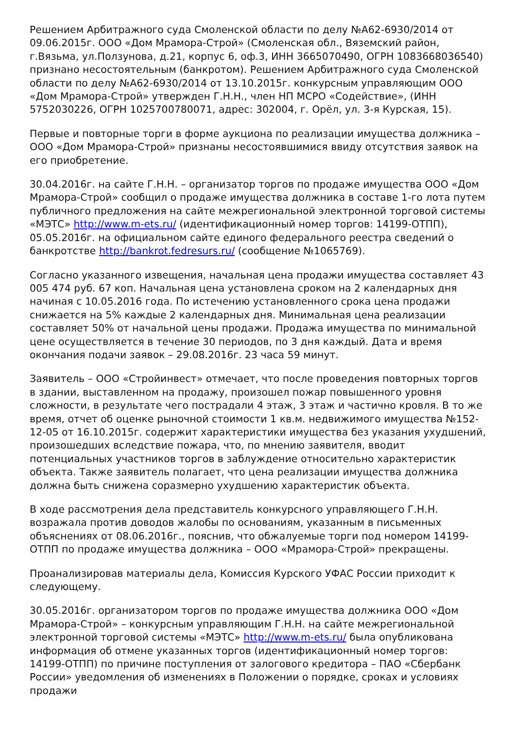Решением Арбитражного суда Смоленской области по делу №А62-6930/2014 от 09.06.2015г. ООО «Дом Мрамора-Строй» (Смоленская обл., Вяземский район, г.Вязьма, ул.Ползунова, д.21, корпус 6, оф.3, ИНН 3665070490, ОГРН 1083668036540) признано несостоятельным (банкротом). Решением Арбитражного суда Смоленской области по делу №А62-6930/2014 от 13.10.2015г. конкурсным управляющим ООО «Дом Мрамора-Строй» утвержден Г.Н.Н., член НП МСРО «Содействие», (ИНН 5752030226, ОГРН 1025700780071, адрес: 302004, г. Орёл, ул. 3-я Курская, 15).
Первые и повторные торги в форме аукциона по реализации имущества должника – ООО «Дом Мрамора-Строй» признаны несостоявшимися ввиду отсутствия заявок на его приобретение.
30.04.2016г. на сайте Г.Н.Н. – организатор торгов по продаже имущества ООО «Дом Мрамора-Строй» сообщил о продаже имущества должника в составе 1-го лота путем публичного предложения на сайте межрегиональной электронной торговой системы «МЭТС» http://www.m-ets.ru/ (идентификационный номер торгов: 14199-ОТПП), 05.05.2016г. на официальном сайте единого федерального реестра сведений о банкротстве http://bankrot.fedresurs.ru/ (сообщение №1065769).
Согласно указанного извещения, начальная цена продажи имущества составляет 43 005 474 руб. 67 коп. Начальная цена установлена сроком на 2 календарных дня начиная с 10.05.2016 года. По истечению установленного срока цена продажи снижается на 5% каждые 2 календарных дня. Минимальная цена реализации составляет 50% от начальной цены продажи. Продажа имущества по минимальной цене осуществляется в течение 30 периодов, по 3 дня каждый. Дата и время окончания подачи заявок – 29.08.2016г. 23 часа 59 минут.
Заявитель – ООО «Стройинвест» отмечает, что после проведения повторных торгов в здании, выставленном на продажу, произошел пожар повышенного уровня сложности, в результате чего пострадали 4 этаж, 3 этаж и частично кровля. В то же время, отчет об оценке рыночной стоимости 1 кв.м. недвижимого имущества №152-12-05 от 16.10.2015г. содержит характеристики имущества без указания ухудшений, произошедших вследствие пожара, что, по мнению заявителя, вводит потенциальных участников торгов в заблуждение относительно характеристик объекта. Также заявитель полагает, что цена реализации имущества должника должна быть снижена соразмерно ухудшению характеристик объекта.
В ходе рассмотрения дела представитель конкурсного управляющего Г.Н.Н. возражала против доводов жалобы по основаниям, указанным в письменных объяснениях от 08.06.2016г., пояснив, что обжалуемые торги под номером 14199-ОТПП по продаже имущества должника – ООО «Мрамора-Строй» прекращены.
Проанализировав материалы дела, Комиссия Курского УФАС России приходит к следующему.
30.05.2016г. организатором торгов по продаже имущества должника ООО «Дом Мрамора-Строй» – конкурсным управляющим Г.Н.Н. на сайте межрегиональной электронной торговой системы «МЭТС» http://www.m-ets.ru/ была опубликована информация об отмене указанных торгов (идентификационный номер торгов: 14199-ОТПП) по причине поступления от залогового кредитора – ПАО «Сбербанк России» уведомления об изменениях в Положении о порядке, сроках и условиях продажи